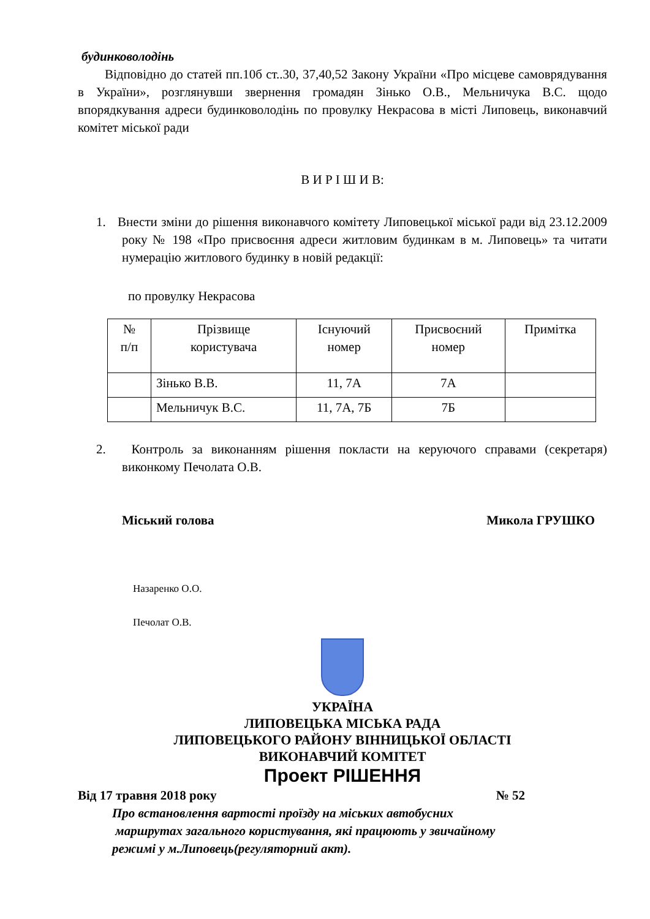будинковолодінь
Відповідно до статей пп.10б ст..30, 37,40,52 Закону України «Про місцеве самоврядування в України», розглянувши звернення громадян Зінько О.В., Мельничука В.С. щодо впорядкування адреси будинковолодінь по провулку Некрасова в місті Липовець, виконавчий комітет міської ради
В И Р І Ш И В:
1. Внести зміни до рішення виконавчого комітету Липовецької міської ради від 23.12.2009 року № 198 «Про присвоєння адреси житловим будинкам в м. Липовець» та читати нумерацію житлового будинку в новій редакції:
по провулку Некрасова
| № п/п | Прізвище користувача | Існуючий номер | Присвоєний номер | Примітка |
| | Зінько В.В. | 11, 7А | 7А | |
| | Мельничук В.С. | 11, 7А, 7Б | 7Б | |
2. Контроль за виконанням рішення покласти на керуючого справами (секретаря) виконкому Печолата О.В.
Міський голова Микола ГРУШКО
Назаренко О.О.
Печолат О.В.
УКРАЇНА
ЛИПОВЕЦЬКА МІСЬКА РАДА
ЛИПОВЕЦЬКОГО РАЙОНУ ВІННИЦЬКОЇ ОБЛАСТІ
ВИКОНАВЧИЙ КОМІТЕТ
Проект РІШЕННЯ
Від 17 травня 2018 року № 52
Про встановлення вартості проїзду на міських автобусних
маршрутах загального користування, які працюють у звичайному
режимі у м.Липовець(регуляторний акт).